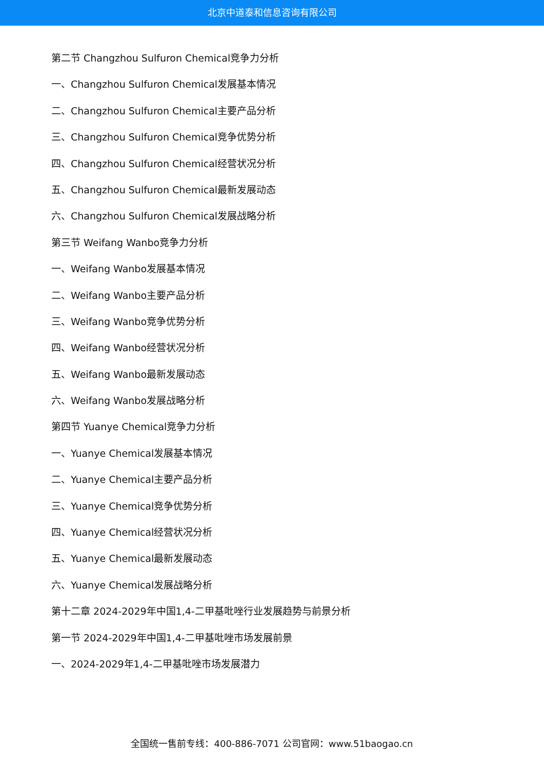北京中道泰和信息咨询有限公司
第二节 Changzhou Sulfuron Chemical竞争力分析
一、Changzhou Sulfuron Chemical发展基本情况
二、Changzhou Sulfuron Chemical主要产品分析
三、Changzhou Sulfuron Chemical竞争优势分析
四、Changzhou Sulfuron Chemical经营状况分析
五、Changzhou Sulfuron Chemical最新发展动态
六、Changzhou Sulfuron Chemical发展战略分析
第三节 Weifang Wanbo竞争力分析
一、Weifang Wanbo发展基本情况
二、Weifang Wanbo主要产品分析
三、Weifang Wanbo竞争优势分析
四、Weifang Wanbo经营状况分析
五、Weifang Wanbo最新发展动态
六、Weifang Wanbo发展战略分析
第四节 Yuanye Chemical竞争力分析
一、Yuanye Chemical发展基本情况
二、Yuanye Chemical主要产品分析
三、Yuanye Chemical竞争优势分析
四、Yuanye Chemical经营状况分析
五、Yuanye Chemical最新发展动态
六、Yuanye Chemical发展战略分析
第十二章 2024-2029年中国1,4-二甲基吡唑行业发展趋势与前景分析
第一节 2024-2029年中国1,4-二甲基吡唑市场发展前景
一、2024-2029年1,4-二甲基吡唑市场发展潜力
全国统一售前专线：400-886-7071 公司官网：www.51baogao.cn